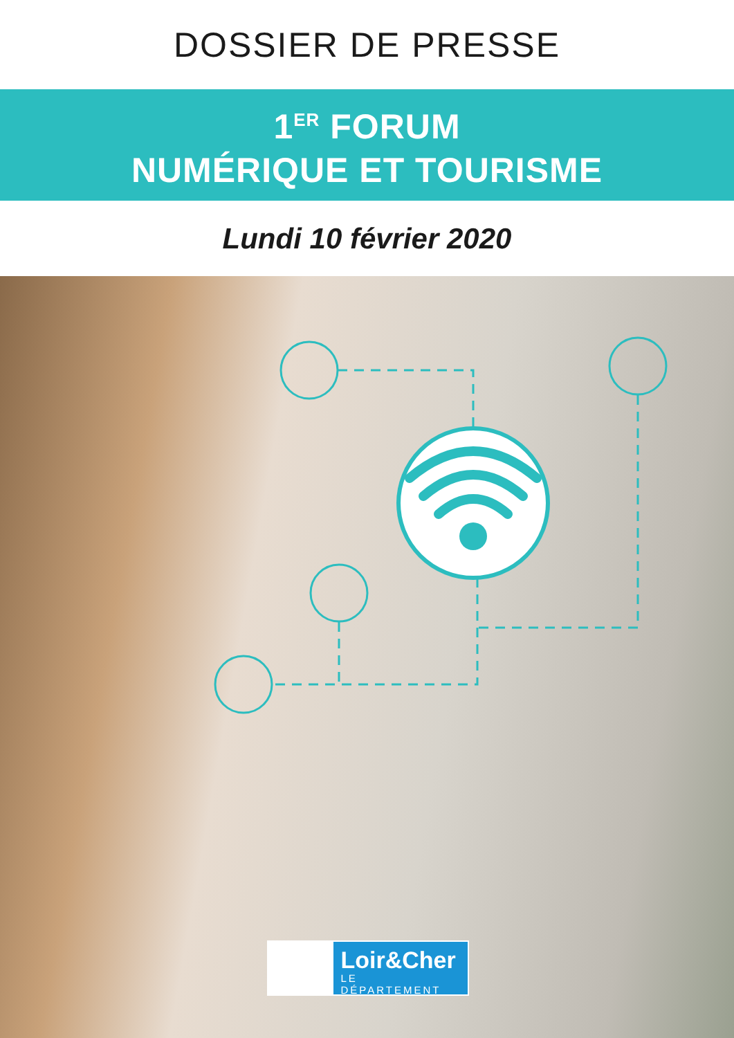DOSSIER DE PRESSE
1<sup>ER</sup> FORUM
NUMÉRIQUE ET TOURISME
Lundi 10 février 2020
Loir&Cher
LE DÉPARTEMENT